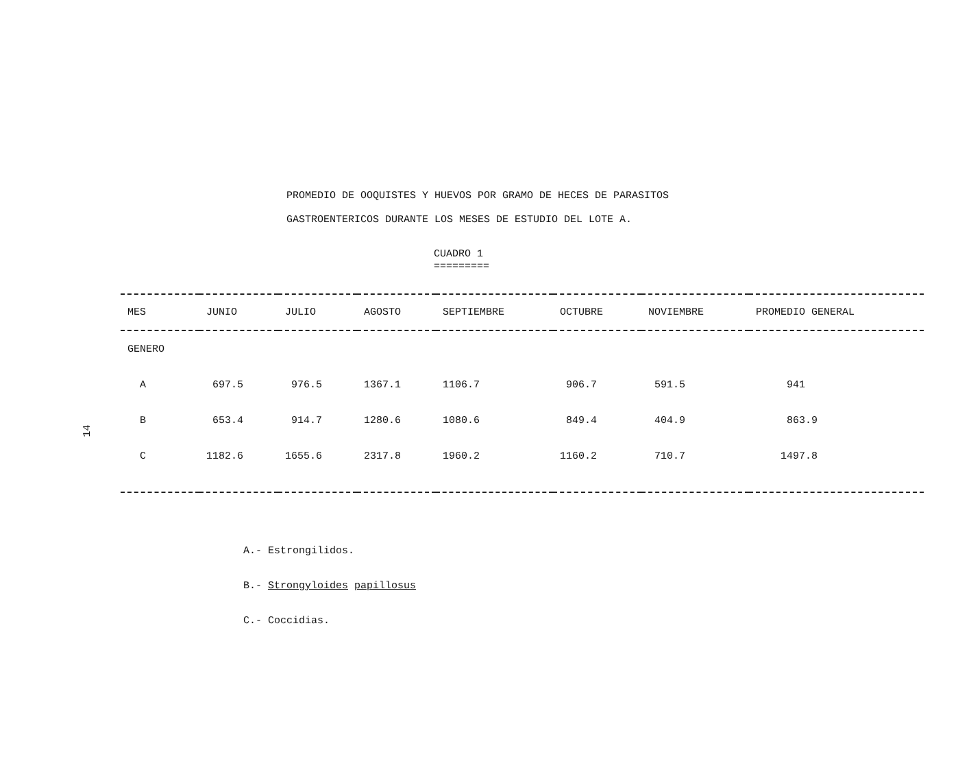PROMEDIO DE OOQUISTES Y HUEVOS POR GRAMO DE HECES DE PARASITOS
GASTROENTERICOS DURANTE LOS MESES DE ESTUDIO DEL LOTE A.
CUADRO 1
=========
14
| MES | JUNIO | JULIO | AGOSTO | SEPTIEMBRE | OCTUBRE | NOVIEMBRE | PROMEDIO GENERAL |
| --- | --- | --- | --- | --- | --- | --- | --- |
| GENERO | | | | | | | |
| A | 697.5 | 976.5 | 1367.1 | 1106.7 | 906.7 | 591.5 | 941 |
| B | 653.4 | 914.7 | 1280.6 | 1080.6 | 849.4 | 404.9 | 863.9 |
| C | 1182.6 | 1655.6 | 2317.8 | 1960.2 | 1160.2 | 710.7 | 1497.8 |
A.- Estrongilidos.
B.- Strongyloides papillosus
C.- Coccidias.